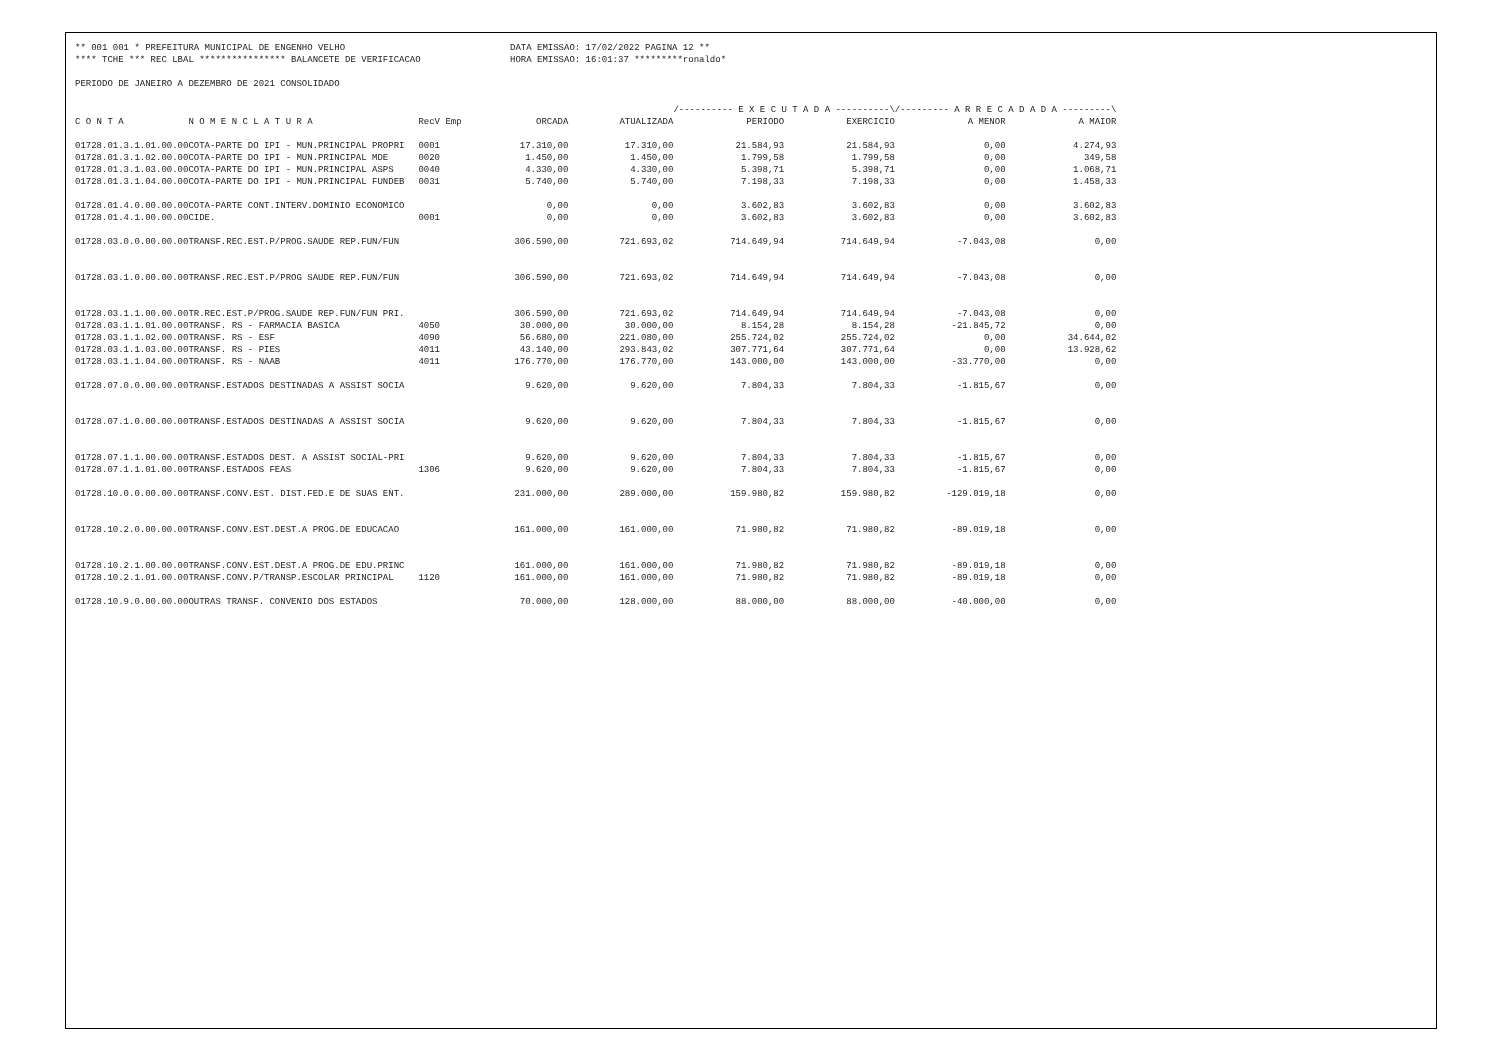** 001 001 * PREFEITURA MUNICIPAL DE ENGENHO VELHO
**** TCHE *** REC LBAL **************** BALANCETE DE VERIFICACAO
DATA EMISSAO: 17/02/2022 PAGINA 12 **
HORA EMISSAO: 16:01:37 *********ronaldo*
PERIODO DE JANEIRO A DEZEMBRO DE 2021 CONSOLIDADO
| | | | | | /---------- E X E C U T A D A ----------\ | | /--------- A R R E C A D A D A ---------\ | |
| --- | --- | --- | --- | --- | --- | --- | --- | --- |
| C O N T A | N O M E N C L A T U R A | RecV Emp | ORCADA | ATUALIZADA | PERIODO | EXERCICIO | A MENOR | A MAIOR |
| 01728.01.3.1.01.00.00 | COTA-PARTE DO IPI - MUN.PRINCIPAL PROPRI | 0001 | 17.310,00 | 17.310,00 | 21.584,93 | 21.584,93 | 0,00 | 4.274,93 |
| 01728.01.3.1.02.00.00 | COTA-PARTE DO IPI - MUN.PRINCIPAL MDE | 0020 | 1.450,00 | 1.450,00 | 1.799,58 | 1.799,58 | 0,00 | 349,58 |
| 01728.01.3.1.03.00.00 | COTA-PARTE DO IPI - MUN.PRINCIPAL ASPS | 0040 | 4.330,00 | 4.330,00 | 5.398,71 | 5.398,71 | 0,00 | 1.068,71 |
| 01728.01.3.1.04.00.00 | COTA-PARTE DO IPI - MUN.PRINCIPAL FUNDEB | 0031 | 5.740,00 | 5.740,00 | 7.198,33 | 7.198,33 | 0,00 | 1.458,33 |
| 01728.01.4.0.00.00.00 | COTA-PARTE CONT.INTERV.DOMINIO ECONOMICO | | 0,00 | 0,00 | 3.602,83 | 3.602,83 | 0,00 | 3.602,83 |
| 01728.01.4.1.00.00.00 | CIDE. | 0001 | 0,00 | 0,00 | 3.602,83 | 3.602,83 | 0,00 | 3.602,83 |
| 01728.03.0.0.00.00.00 | TRANSF.REC.EST.P/PROG.SAUDE REP.FUN/FUN | | 306.590,00 | 721.693,02 | 714.649,94 | 714.649,94 | -7.043,08 | 0,00 |
| 01728.03.1.0.00.00.00 | TRANSF.REC.EST.P/PROG SAUDE REP.FUN/FUN | | 306.590,00 | 721.693,02 | 714.649,94 | 714.649,94 | -7.043,08 | 0,00 |
| 01728.03.1.1.00.00.00 | TR.REC.EST.P/PROG.SAUDE REP.FUN/FUN PRI. | | 306.590,00 | 721.693,02 | 714.649,94 | 714.649,94 | -7.043,08 | 0,00 |
| 01728.03.1.1.01.00.00 | TRANSF. RS - FARMACIA BASICA | 4050 | 30.000,00 | 30.000,00 | 8.154,28 | 8.154,28 | -21.845,72 | 0,00 |
| 01728.03.1.1.02.00.00 | TRANSF. RS - ESF | 4090 | 56.680,00 | 221.080,00 | 255.724,02 | 255.724,02 | 0,00 | 34.644,02 |
| 01728.03.1.1.03.00.00 | TRANSF. RS - PIES | 4011 | 43.140,00 | 293.843,02 | 307.771,64 | 307.771,64 | 0,00 | 13.928,62 |
| 01728.03.1.1.04.00.00 | TRANSF. RS - NAAB | 4011 | 176.770,00 | 176.770,00 | 143.000,00 | 143.000,00 | -33.770,00 | 0,00 |
| 01728.07.0.0.00.00.00 | TRANSF.ESTADOS DESTINADAS A ASSIST SOCIA | | 9.620,00 | 9.620,00 | 7.804,33 | 7.804,33 | -1.815,67 | 0,00 |
| 01728.07.1.0.00.00.00 | TRANSF.ESTADOS DESTINADAS A ASSIST SOCIA | | 9.620,00 | 9.620,00 | 7.804,33 | 7.804,33 | -1.815,67 | 0,00 |
| 01728.07.1.1.00.00.00 | TRANSF.ESTADOS DEST. A ASSIST SOCIAL-PRI | | 9.620,00 | 9.620,00 | 7.804,33 | 7.804,33 | -1.815,67 | 0,00 |
| 01728.07.1.1.01.00.00 | TRANSF.ESTADOS FEAS | 1306 | 9.620,00 | 9.620,00 | 7.804,33 | 7.804,33 | -1.815,67 | 0,00 |
| 01728.10.0.0.00.00.00 | TRANSF.CONV.EST. DIST.FED.E DE SUAS ENT. | | 231.000,00 | 289.000,00 | 159.980,82 | 159.980,82 | -129.019,18 | 0,00 |
| 01728.10.2.0.00.00.00 | TRANSF.CONV.EST.DEST.A PROG.DE EDUCACAO | | 161.000,00 | 161.000,00 | 71.980,82 | 71.980,82 | -89.019,18 | 0,00 |
| 01728.10.2.1.00.00.00 | TRANSF.CONV.EST.DEST.A PROG.DE EDU.PRINC | | 161.000,00 | 161.000,00 | 71.980,82 | 71.980,82 | -89.019,18 | 0,00 |
| 01728.10.2.1.01.00.00 | TRANSF.CONV.P/TRANSP.ESCOLAR PRINCIPAL | 1120 | 161.000,00 | 161.000,00 | 71.980,82 | 71.980,82 | -89.019,18 | 0,00 |
| 01728.10.9.0.00.00.00 | OUTRAS TRANSF. CONVENIO DOS ESTADOS | | 70.000,00 | 128.000,00 | 88.000,00 | 88.000,00 | -40.000,00 | 0,00 |